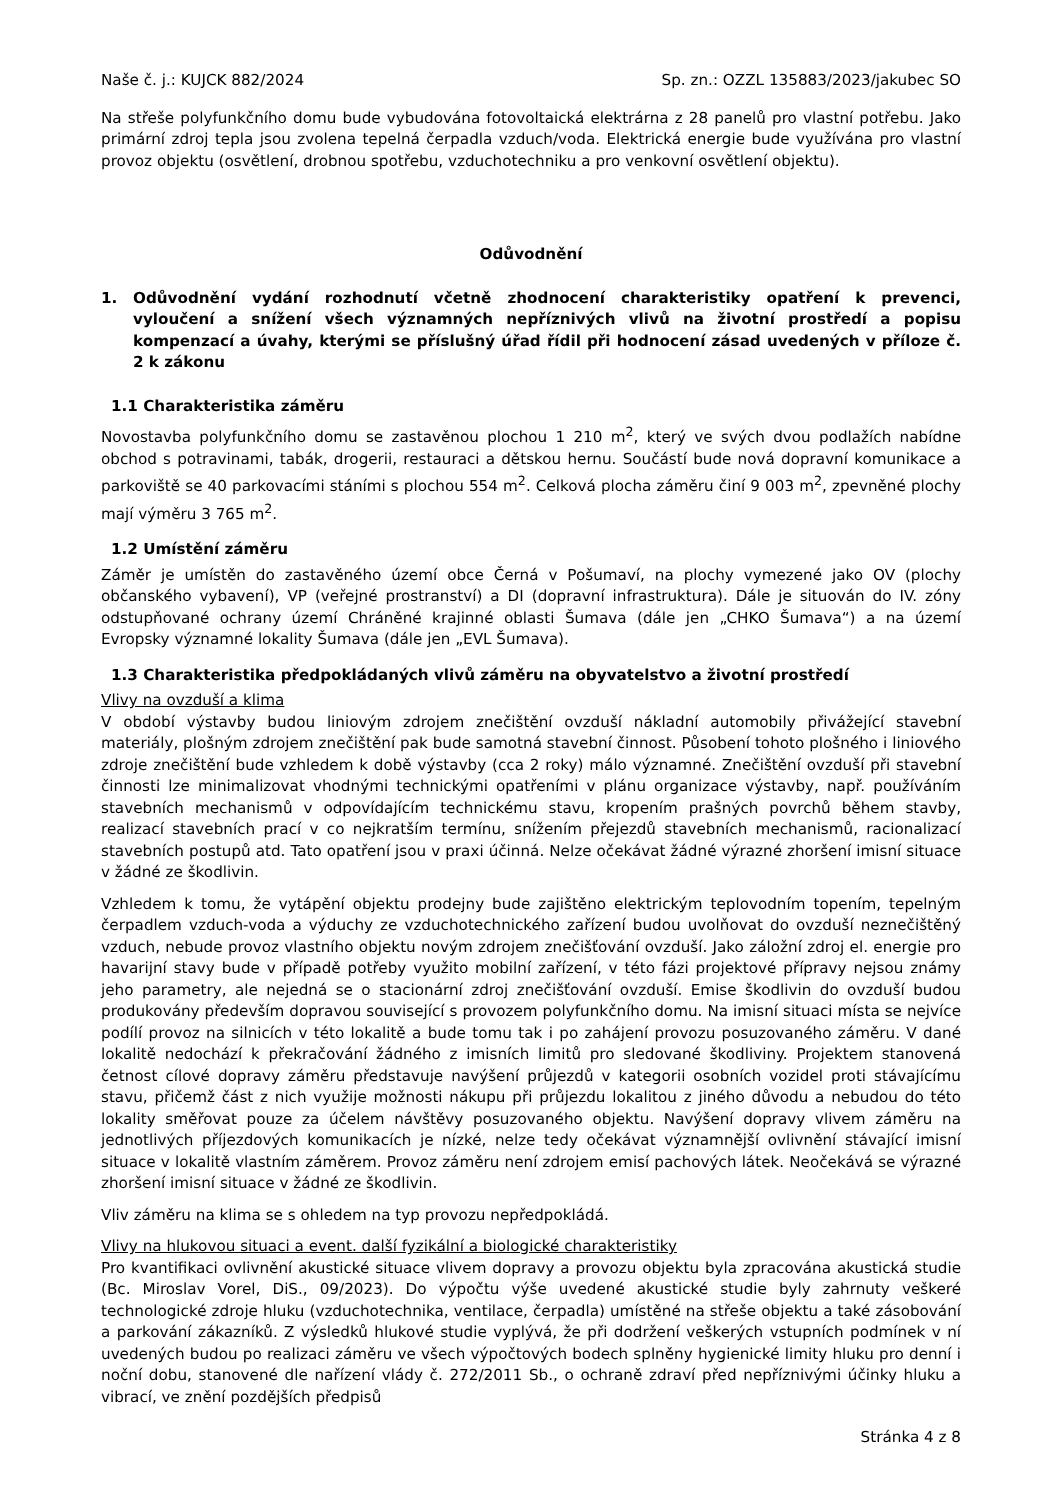Naše č. j.: KUJCK 882/2024 Sp. zn.: OZZL 135883/2023/jakubec SO
Na střeše polyfunkčního domu bude vybudována fotovoltaická elektrárna z 28 panelů pro vlastní potřebu. Jako primární zdroj tepla jsou zvolena tepelná čerpadla vzduch/voda. Elektrická energie bude využívána pro vlastní provoz objektu (osvětlení, drobnou spotřebu, vzduchotechniku a pro venkovní osvětlení objektu).
Odůvodnění
1. Odůvodnění vydání rozhodnutí včetně zhodnocení charakteristiky opatření k prevenci, vyloučení a snížení všech významných nepříznivých vlivů na životní prostředí a popisu kompenzací a úvahy, kterými se příslušný úřad řídil při hodnocení zásad uvedených v příloze č. 2 k zákonu
1.1 Charakteristika záměru
Novostavba polyfunkčního domu se zastavěnou plochou 1 210 m<sup>2</sup>, který ve svých dvou podlažích nabídne obchod s potravinami, tabák, drogerii, restauraci a dětskou hernu. Součástí bude nová dopravní komunikace a parkoviště se 40 parkovacími stáními s plochou 554 m<sup>2</sup>. Celková plocha záměru činí 9 003 m<sup>2</sup>, zpevněné plochy mají výměru 3 765 m<sup>2</sup>.
1.2 Umístění záměru
Záměr je umístěn do zastavěného území obce Černá v Pošumaví, na plochy vymezené jako OV (plochy občanského vybavení), VP (veřejné prostranství) a DI (dopravní infrastruktura). Dále je situován do IV. zóny odstupňované ochrany území Chráněné krajinné oblasti Šumava (dále jen „CHKO Šumava“) a na území Evropsky významné lokality Šumava (dále jen „EVL Šumava).
1.3 Charakteristika předpokládaných vlivů záměru na obyvatelstvo a životní prostředí
Vlivy na ovzduší a klima
V období výstavby budou liniovým zdrojem znečištění ovzduší nákladní automobily přivážející stavební materiály, plošným zdrojem znečištění pak bude samotná stavební činnost. Působení tohoto plošného i liniového zdroje znečištění bude vzhledem k době výstavby (cca 2 roky) málo významné. Znečištění ovzduší při stavební činnosti lze minimalizovat vhodnými technickými opatřeními v plánu organizace výstavby, např. používáním stavebních mechanismů v odpovídajícím technickému stavu, kropením prašných povrchů během stavby, realizací stavebních prací v co nejkratším termínu, snížením přejezdů stavebních mechanismů, racionalizací stavebních postupů atd. Tato opatření jsou v praxi účinná. Nelze očekávat žádné výrazné zhoršení imisní situace v žádné ze škodlivin.
Vzhledem k tomu, že vytápění objektu prodejny bude zajištěno elektrickým teplovodním topením, tepelným čerpadlem vzduch-voda a výduchy ze vzduchotechnického zařízení budou uvolňovat do ovzduší neznečištěný vzduch, nebude provoz vlastního objektu novým zdrojem znečišťování ovzduší. Jako záložní zdroj el. energie pro havarijní stavy bude v případě potřeby využito mobilní zařízení, v této fázi projektové přípravy nejsou známy jeho parametry, ale nejedná se o stacionární zdroj znečišťování ovzduší. Emise škodlivin do ovzduší budou produkovány především dopravou související s provozem polyfunkčního domu. Na imisní situaci místa se nejvíce podílí provoz na silnicích v této lokalitě a bude tomu tak i po zahájení provozu posuzovaného záměru. V dané lokalitě nedochází k překračování žádného z imisních limitů pro sledované škodliviny. Projektem stanovená četnost cílové dopravy záměru představuje navýšení průjezdů v kategorii osobních vozidel proti stávajícímu stavu, přičemž část z nich využije možnosti nákupu při průjezdu lokalitou z jiného důvodu a nebudou do této lokality směřovat pouze za účelem návštěvy posuzovaného objektu. Navýšení dopravy vlivem záměru na jednotlivých příjezdových komunikacích je nízké, nelze tedy očekávat významnější ovlivnění stávající imisní situace v lokalitě vlastním záměrem. Provoz záměru není zdrojem emisí pachových látek. Neočekává se výrazné zhoršení imisní situace v žádné ze škodlivin.
Vliv záměru na klima se s ohledem na typ provozu nepředpokládá.
Vlivy na hlukovou situaci a event. další fyzikální a biologické charakteristiky
Pro kvantifikaci ovlivnění akustické situace vlivem dopravy a provozu objektu byla zpracována akustická studie (Bc. Miroslav Vorel, DiS., 09/2023). Do výpočtu výše uvedené akustické studie byly zahrnuty veškeré technologické zdroje hluku (vzduchotechnika, ventilace, čerpadla) umístěné na střeše objektu a také zásobování a parkování zákazníků. Z výsledků hlukové studie vyplývá, že při dodržení veškerých vstupních podmínek v ní uvedených budou po realizaci záměru ve všech výpočtových bodech splněny hygienické limity hluku pro denní i noční dobu, stanovené dle nařízení vlády č. 272/2011 Sb., o ochraně zdraví před nepříznivými účinky hluku a vibrací, ve znění pozdějších předpisů
Stránka 4 z 8